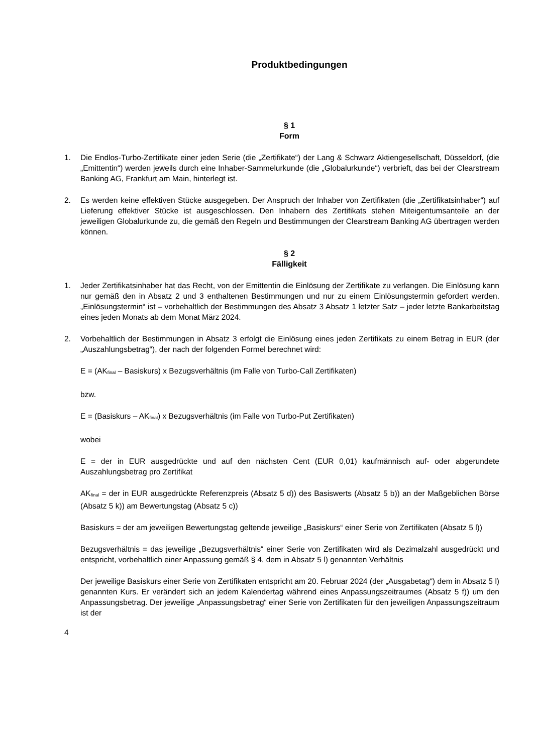Produktbedingungen
§ 1
Form
1. Die Endlos-Turbo-Zertifikate einer jeden Serie (die „Zertifikate“) der Lang & Schwarz Aktiengesellschaft, Düsseldorf, (die „Emittentin“) werden jeweils durch eine Inhaber-Sammelurkunde (die „Globalurkunde“) verbrieft, das bei der Clearstream Banking AG, Frankfurt am Main, hinterlegt ist.
2. Es werden keine effektiven Stücke ausgegeben. Der Anspruch der Inhaber von Zertifikaten (die „Zertifikatsinhaber“) auf Lieferung effektiver Stücke ist ausgeschlossen. Den Inhabern des Zertifikats stehen Miteigentumsanteile an der jeweiligen Globalurkunde zu, die gemäß den Regeln und Bestimmungen der Clearstream Banking AG übertragen werden können.
§ 2
Fälligkeit
1. Jeder Zertifikatsinhaber hat das Recht, von der Emittentin die Einlösung der Zertifikate zu verlangen. Die Einlösung kann nur gemäß den in Absatz 2 und 3 enthaltenen Bestimmungen und nur zu einem Einlösungstermin gefordert werden. „Einlösungstermin“ ist – vorbehaltlich der Bestimmungen des Absatz 3 Absatz 1 letzter Satz – jeder letzte Bankarbeitstag eines jeden Monats ab dem Monat März 2024.
2. Vorbehaltlich der Bestimmungen in Absatz 3 erfolgt die Einlösung eines jeden Zertifikats zu einem Betrag in EUR (der „Auszahlungsbetrag“), der nach der folgenden Formel berechnet wird:
E = (AK<sub>final</sub> – Basiskurs) x Bezugsverhältnis (im Falle von Turbo-Call Zertifikaten)
bzw.
E = (Basiskurs – AK<sub>final</sub>) x Bezugsverhältnis (im Falle von Turbo-Put Zertifikaten)
wobei
E = der in EUR ausgedrückte und auf den nächsten Cent (EUR 0,01) kaufmännisch auf- oder abgerundete Auszahlungsbetrag pro Zertifikat
AK<sub>final</sub> = der in EUR ausgedrückte Referenzpreis (Absatz 5 d)) des Basiswerts (Absatz 5 b)) an der Maßgeblichen Börse (Absatz 5 k)) am Bewertungstag (Absatz 5 c))
Basiskurs = der am jeweiligen Bewertungstag geltende jeweilige „Basiskurs“ einer Serie von Zertifikaten (Absatz 5 l))
Bezugsverhältnis = das jeweilige „Bezugsverhältnis“ einer Serie von Zertifikaten wird als Dezimalzahl ausgedrückt und entspricht, vorbehaltlich einer Anpassung gemäß § 4, dem in Absatz 5 l) genannten Verhältnis
Der jeweilige Basiskurs einer Serie von Zertifikaten entspricht am 20. Februar 2024 (der „Ausgabetag“) dem in Absatz 5 l) genannten Kurs. Er verändert sich an jedem Kalendertag während eines Anpassungszeitraumes (Absatz 5 f)) um den Anpassungsbetrag. Der jeweilige „Anpassungsbetrag“ einer Serie von Zertifikaten für den jeweiligen Anpassungszeitraum ist der
4